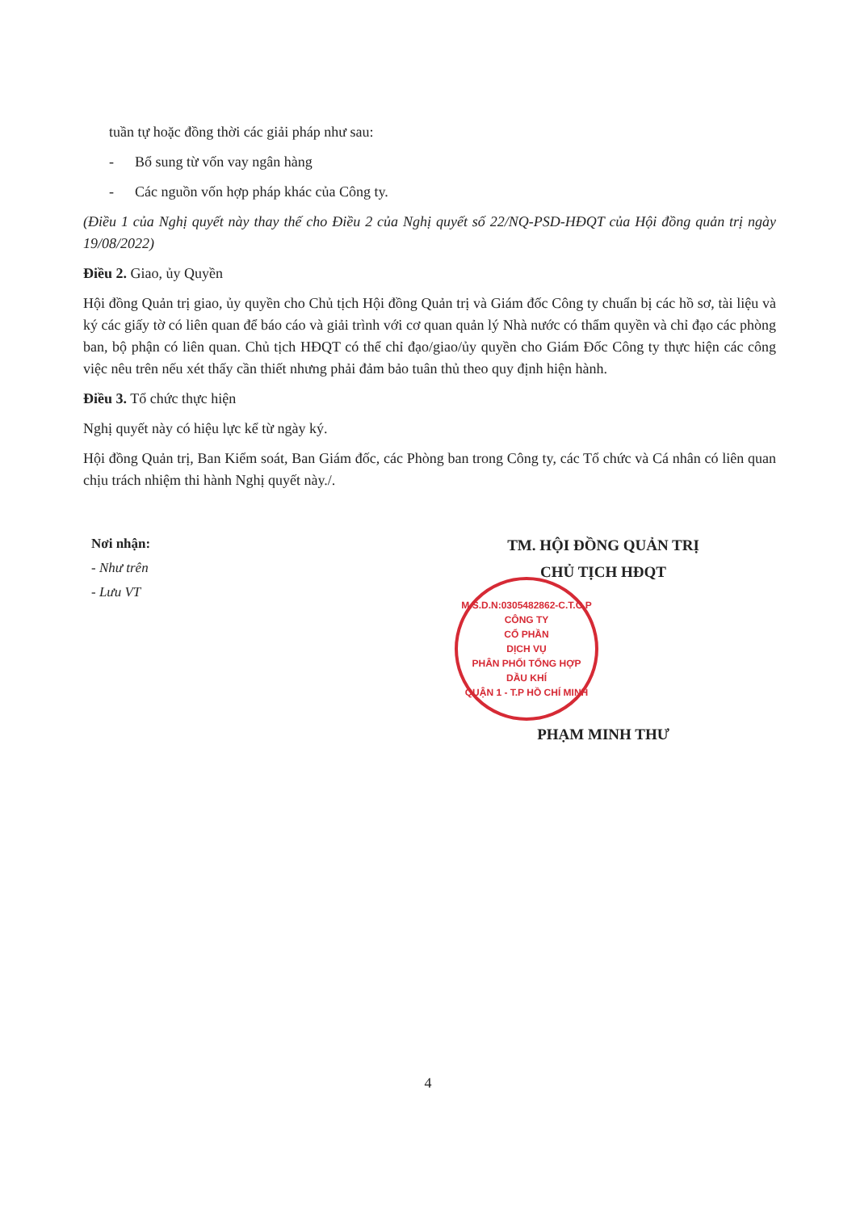tuần tự hoặc đồng thời các giải pháp như sau:
- Bổ sung từ vốn vay ngân hàng
- Các nguồn vốn hợp pháp khác của Công ty.
(Điều 1 của Nghị quyết này thay thế cho Điều 2 của Nghị quyết số 22/NQ-PSD-HĐQT của Hội đồng quản trị ngày 19/08/2022)
Điều 2. Giao, ủy Quyền
Hội đồng Quản trị giao, ủy quyền cho Chủ tịch Hội đồng Quản trị và Giám đốc Công ty chuẩn bị các hồ sơ, tài liệu và ký các giấy tờ có liên quan để báo cáo và giải trình với cơ quan quản lý Nhà nước có thẩm quyền và chỉ đạo các phòng ban, bộ phận có liên quan. Chủ tịch HĐQT có thể chỉ đạo/giao/ủy quyền cho Giám Đốc Công ty thực hiện các công việc nêu trên nếu xét thấy cần thiết nhưng phải đảm bảo tuân thủ theo quy định hiện hành.
Điều 3. Tổ chức thực hiện
Nghị quyết này có hiệu lực kể từ ngày ký.
Hội đồng Quản trị, Ban Kiểm soát, Ban Giám đốc, các Phòng ban trong Công ty, các Tổ chức và Cá nhân có liên quan chịu trách nhiệm thi hành Nghị quyết này./.
Nơi nhận:
- Như trên
- Lưu VT
TM. HỘI ĐỒNG QUẢN TRỊ
CHỦ TỊCH HĐQT
M.S.D.N:0305482862-C.T.C.P
CÔNG TY
CỔ PHẦN
DỊCH VỤ
PHÂN PHỐI TỔNG HỢP
DẦU KHÍ
QUẬN 1 - T.P HỒ CHÍ MINH
PHẠM MINH THƯ
4